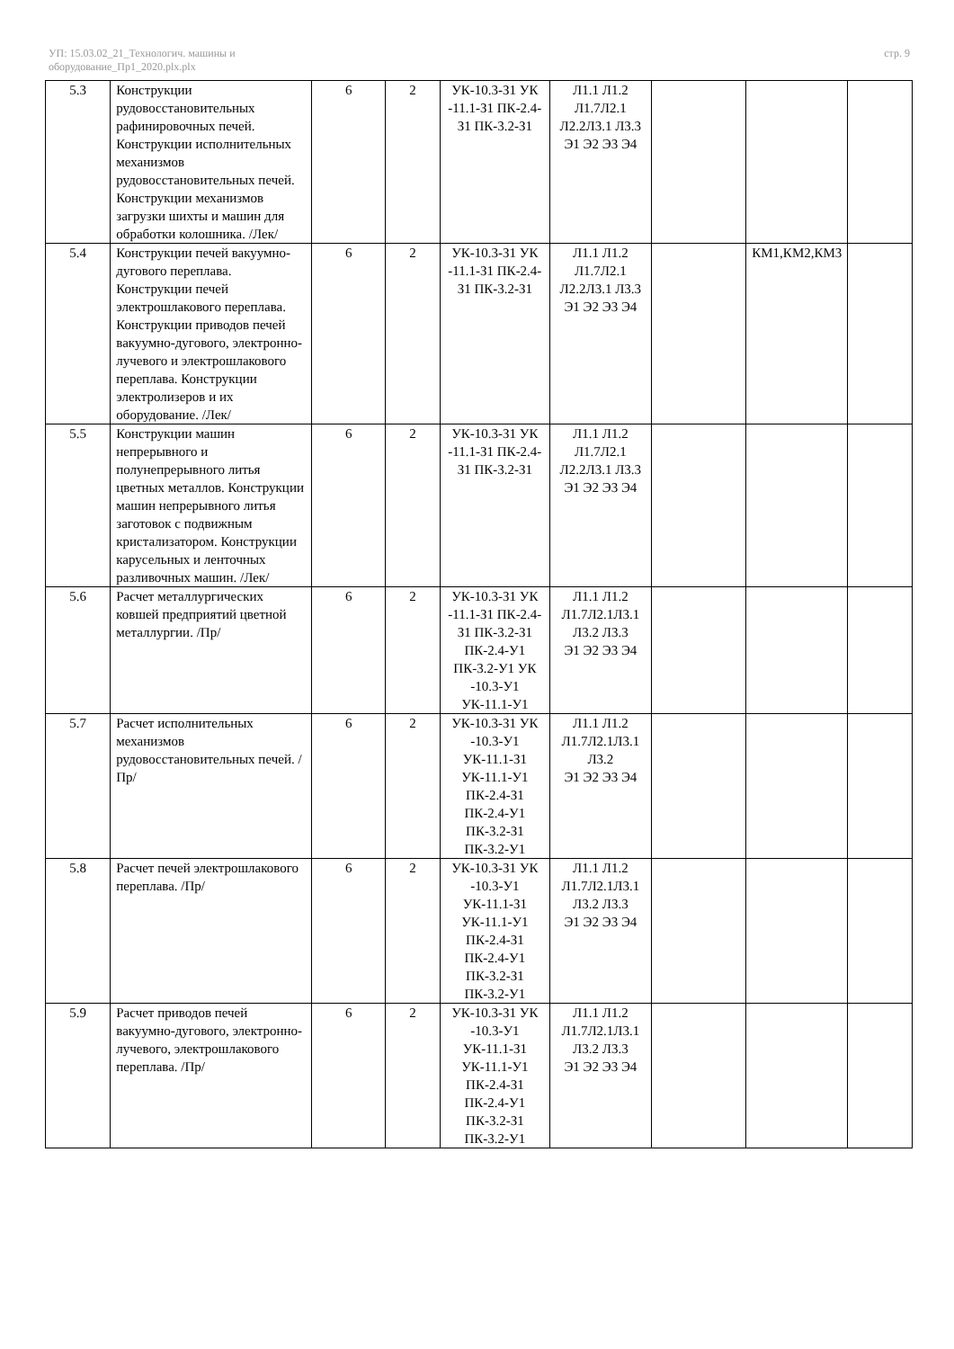УП: 15.03.02_21_Технологич. машины и
оборудование_Пр1_2020.plx.plx
стр. 9
| 5.3 | Конструкции рудовосстановительных рафинировочных печей. Конструкции исполнительных механизмов рудовосстановительных печей. Конструкции механизмов загрузки шихты и машин для обработки колошника. /Лек/ | 6 | 2 | УК-10.3-З1 УК -11.1-З1 ПК-2.4-З1 ПК-3.2-З1 | Л1.1 Л1.2 Л1.7Л2.1 Л2.2Л3.1 Л3.3 Э1 Э2 Э3 Э4 | | | |
| 5.4 | Конструкции печей вакуумно-дугового переплава. Конструкции печей электрошлакового переплава. Конструкции приводов печей вакуумно-дугового, электронно-лучевого и электрошлакового переплава. Конструкции электролизеров и их оборудование. /Лек/ | 6 | 2 | УК-10.3-З1 УК -11.1-З1 ПК-2.4-З1 ПК-3.2-З1 | Л1.1 Л1.2 Л1.7Л2.1 Л2.2Л3.1 Л3.3 Э1 Э2 Э3 Э4 | | КМ1,КМ2,КМ3 | |
| 5.5 | Конструкции машин непрерывного и полунепрерывного литья цветных металлов. Конструкции машин непрерывного литья заготовок с подвижным кристализатором. Конструкции карусельных и ленточных разливочных машин. /Лек/ | 6 | 2 | УК-10.3-З1 УК -11.1-З1 ПК-2.4-З1 ПК-3.2-З1 | Л1.1 Л1.2 Л1.7Л2.1 Л2.2Л3.1 Л3.3 Э1 Э2 Э3 Э4 | | | |
| 5.6 | Расчет металлургических ковшей предприятий цветной металлургии. /Пр/ | 6 | 2 | УК-10.3-З1 УК -11.1-З1 ПК-2.4-З1 ПК-3.2-З1 ПК-2.4-У1 ПК-3.2-У1 УК -10.3-У1 УК-11.1-У1 | Л1.1 Л1.2 Л1.7Л2.1Л3.1 Л3.2 Л3.3 Э1 Э2 Э3 Э4 | | | |
| 5.7 | Расчет исполнительных механизмов рудовосстановительных печей. /Пр/ | 6 | 2 | УК-10.3-З1 УК -10.3-У1 УК-11.1-З1 УК-11.1-У1 ПК-2.4-З1 ПК-2.4-У1 ПК-3.2-З1 ПК-3.2-У1 | Л1.1 Л1.2 Л1.7Л2.1Л3.1 Л3.2 Э1 Э2 Э3 Э4 | | | |
| 5.8 | Расчет печей электрошлакового переплава. /Пр/ | 6 | 2 | УК-10.3-З1 УК -10.3-У1 УК-11.1-З1 УК-11.1-У1 ПК-2.4-З1 ПК-2.4-У1 ПК-3.2-З1 ПК-3.2-У1 | Л1.1 Л1.2 Л1.7Л2.1Л3.1 Л3.2 Л3.3 Э1 Э2 Э3 Э4 | | | |
| 5.9 | Расчет приводов печей вакуумно-дугового, электронно-лучевого, электрошлакового переплава. /Пр/ | 6 | 2 | УК-10.3-З1 УК -10.3-У1 УК-11.1-З1 УК-11.1-У1 ПК-2.4-З1 ПК-2.4-У1 ПК-3.2-З1 ПК-3.2-У1 | Л1.1 Л1.2 Л1.7Л2.1Л3.1 Л3.2 Л3.3 Э1 Э2 Э3 Э4 | | | |